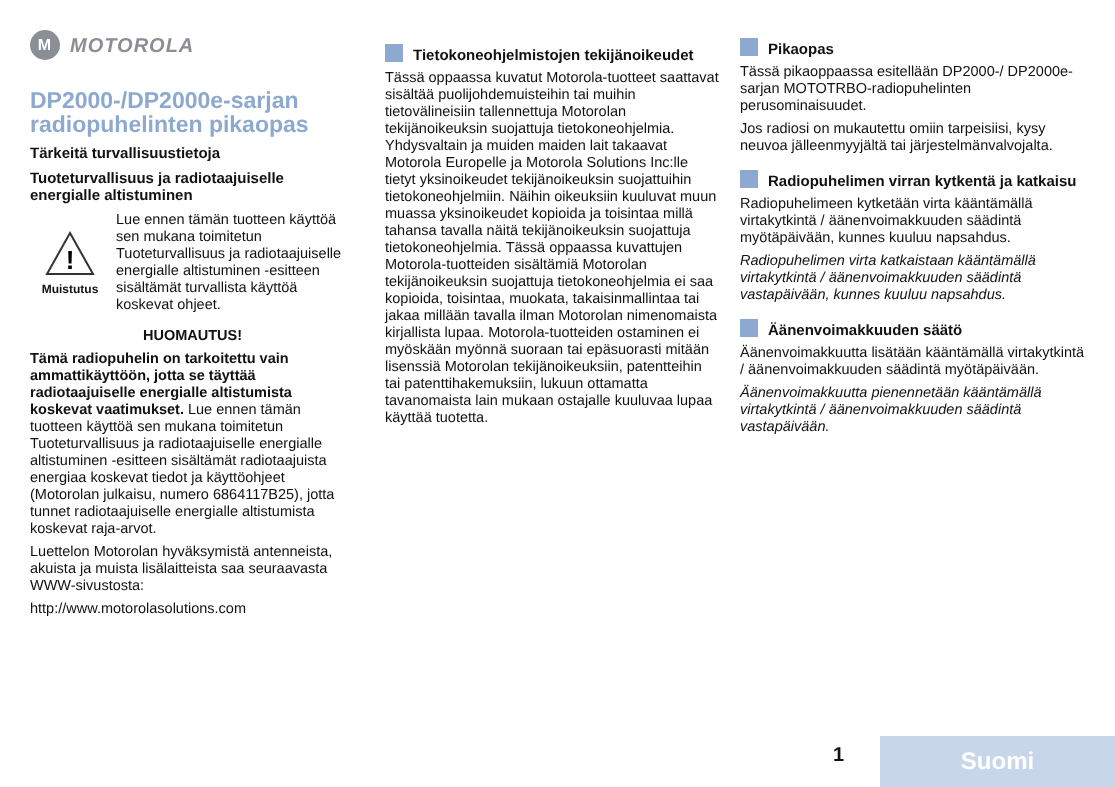M
MOTOROLA
DP2000-/DP2000e-sarjan radiopuhelinten pikaopas
Tärkeitä turvallisuustietoja
Tuoteturvallisuus ja radiotaajuiselle energialle altistuminen
!
Muistutus
Lue ennen tämän tuotteen käyttöä sen mukana toimitetun Tuoteturvallisuus ja radiotaajuiselle energialle altistuminen -esitteen sisältämät turvallista käyttöä koskevat ohjeet.
HUOMAUTUS!
Tämä radiopuhelin on tarkoitettu vain ammattikäyttöön, jotta se täyttää radiotaajuiselle energialle altistumista koskevat vaatimukset. Lue ennen tämän tuotteen käyttöä sen mukana toimitetun Tuoteturvallisuus ja radiotaajuiselle energialle altistuminen -esitteen sisältämät radiotaajuista energiaa koskevat tiedot ja käyttöohjeet (Motorolan julkaisu, numero 6864117B25), jotta tunnet radiotaajuiselle energialle altistumista koskevat raja-arvot.
Luettelon Motorolan hyväksymistä antenneista, akuista ja muista lisälaitteista saa seuraavasta WWW-sivustosta:
http://www.motorolasolutions.com
Tietokoneohjelmistojen tekijänoikeudet
Tässä oppaassa kuvatut Motorola-tuotteet saattavat sisältää puolijohdemuisteihin tai muihin tietovälineisiin tallennettuja Motorolan tekijänoikeuksin suojattuja tietokoneohjelmia. Yhdysvaltain ja muiden maiden lait takaavat Motorola Europelle ja Motorola Solutions Inc:lle tietyt yksinoikeudet tekijänoikeuksin suojattuihin tietokoneohjelmiin. Näihin oikeuksiin kuuluvat muun muassa yksinoikeudet kopioida ja toisintaa millä tahansa tavalla näitä tekijänoikeuksin suojattuja tietokoneohjelmia. Tässä oppaassa kuvattujen Motorola-tuotteiden sisältämiä Motorolan tekijänoikeuksin suojattuja tietokoneohjelmia ei saa kopioida, toisintaa, muokata, takaisinmallintaa tai jakaa millään tavalla ilman Motorolan nimenomaista kirjallista lupaa. Motorola-tuotteiden ostaminen ei myöskään myönnä suoraan tai epäsuorasti mitään lisenssiä Motorolan tekijänoikeuksiin, patentteihin tai patenttihakemuksiin, lukuun ottamatta tavanomaista lain mukaan ostajalle kuuluvaa lupaa käyttää tuotetta.
Pikaopas
Tässä pikaoppaassa esitellään DP2000-/ DP2000e-sarjan MOTOTRBO-radiopuhelinten perusominaisuudet.
Jos radiosi on mukautettu omiin tarpeisiisi, kysy neuvoa jälleenmyyjältä tai järjestelmänvalvojalta.
Radiopuhelimen virran kytkentä ja katkaisu
Radiopuhelimeen kytketään virta kääntämällä virtakytkintä / äänenvoimakkuuden säädintä myötäpäivään, kunnes kuuluu napsahdus.
Radiopuhelimen virta katkaistaan kääntämällä virtakytkintä / äänenvoimakkuuden säädintä vastapäivään, kunnes kuuluu napsahdus.
Äänenvoimakkuuden säätö
Äänenvoimakkuutta lisätään kääntämällä virtakytkintä / äänenvoimakkuuden säädintä myötäpäivään.
Äänenvoimakkuutta pienennetään kääntämällä virtakytkintä / äänenvoimakkuuden säädintä vastapäivään.
1 Suomi